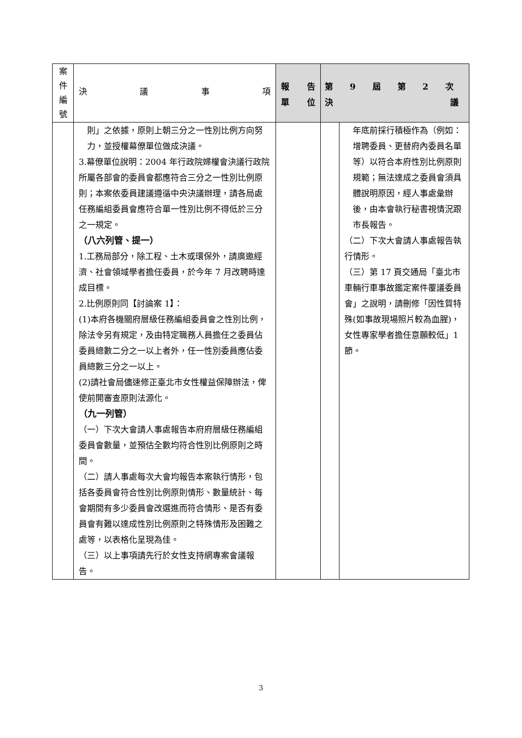| 案 件 編 號 | 決 議 事 項 | 報 告 單 位 | 第 9 屆 第 2 次 決 議 | |
| --- | --- | --- | --- | --- |
| | 則」之依據，原則上朝三分之一性別比例方向努力，並授權幕僚單位做成決議。 3.幕僚單位說明：2004 年行政院婦權會決議行政院所屬各部會的委員會都應符合三分之一性別比例原則；本案依委員建議遵循中央決議辦理，請各局處任務編組委員會應符合單一性別比例不得低於三分之一規定。 （八六列管、提一） 1.工務局部分，除工程、土木或環保外，請廣邀經濟、社會領域學者擔任委員，於今年 7 月改聘時達成目標。 2.比例原則同【討論案 1】： (1)本府各機關府層級任務編組委員會之性別比例，除法令另有規定，及由特定職務人員擔任之委員佔委員總數二分之一以上者外，任一性別委員應佔委員總數三分之一以上。 (2)請社會局儘速修正臺北市女性權益保障辦法，俾使前開審查原則法源化。 （九一列管） （一）下次大會請人事處報告本府府層級任務編組委員會數量，並預估全數均符合性別比例原則之時間。 （二）請人事處每次大會均報告本案執行情形，包括各委員會符合性別比例原則情形、數量統計、每會期間有多少委員會改選進而符合情形、是否有委員會有難以達成性別比例原則之特殊情形及困難之處等，以表格化呈現為佳。 （三）以上事項請先行於女性支持網專案會議報告。 | | | 年底前採行積極作為（例如：增聘委員、更替府內委員名單等）以符合本府性別比例原則規範；無法達成之委員會須具體說明原因，經人事處彙辦後，由本會執行秘書視情況跟市長報告。 （二）下次大會請人事處報告執行情形。 （三）第 17 頁交通局「臺北市車輛行車事故鑑定案件覆議委員會」之說明，請刪修「因性質特殊(如事故現場照片較為血腥)，女性專家學者擔任意願較低」1 節。 |
3